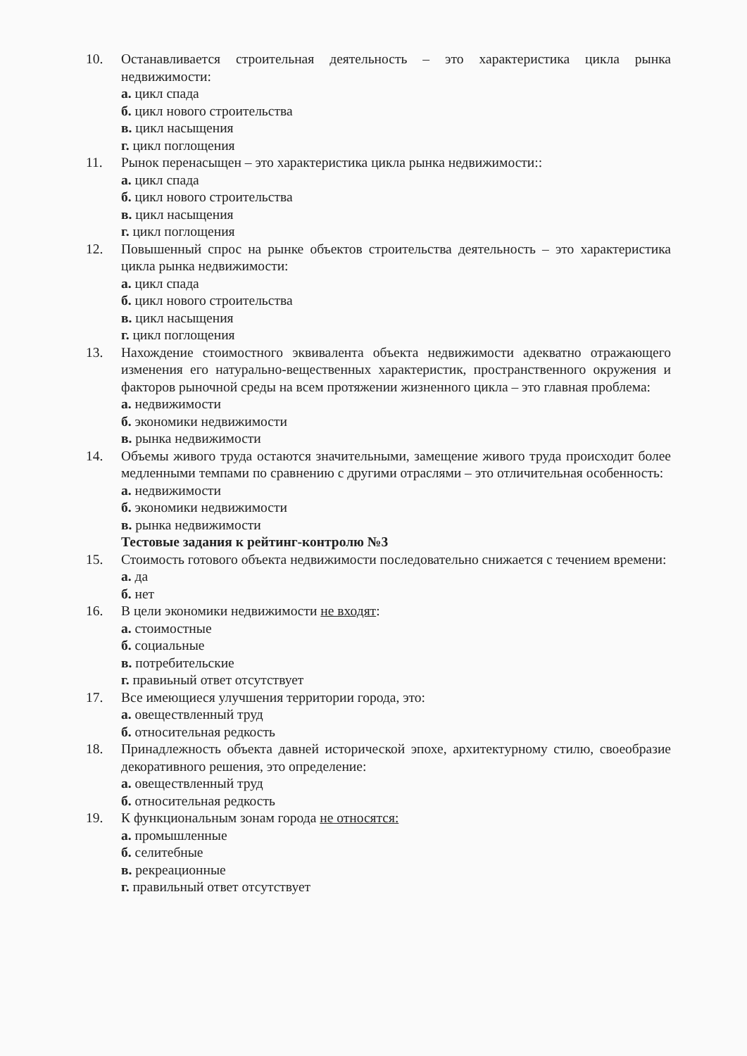10. Останавливается строительная деятельность – это характеристика цикла рынка недвижимости:
а. цикл спада
б. цикл нового строительства
в. цикл насыщения
г. цикл поглощения
11. Рынок перенасыщен – это характеристика цикла рынка недвижимости::
а. цикл спада
б. цикл нового строительства
в. цикл насыщения
г. цикл поглощения
12. Повышенный спрос на рынке объектов строительства деятельность – это характеристика цикла рынка недвижимости:
а. цикл спада
б. цикл нового строительства
в. цикл насыщения
г. цикл поглощения
13. Нахождение стоимостного эквивалента объекта недвижимости адекватно отражающего изменения его натурально-вещественных характеристик, пространственного окружения и факторов рыночной среды на всем протяжении жизненного цикла – это главная проблема:
а. недвижимости
б. экономики недвижимости
в. рынка недвижимости
14. Объемы живого труда остаются значительными, замещение живого труда происходит более медленными темпами по сравнению с другими отраслями – это отличительная особенность:
а. недвижимости
б. экономики недвижимости
в. рынка недвижимости
Тестовые задания к рейтинг-контролю №3
15. Стоимость готового объекта недвижимости последовательно снижается с течением времени:
а. да
б. нет
16. В цели экономики недвижимости не входят:
а. стоимостные
б. социальные
в. потребительские
г. правиьный ответ отсутствует
17. Все имеющиеся улучшения территории города, это:
а. овеществленный труд
б. относительная редкость
18. Принадлежность объекта давней исторической эпохе, архитектурному стилю, своеобразие декоративного решения, это определение:
а. овеществленный труд
б. относительная редкость
19. К функциональным зонам города не относятся:
а. промышленные
б. селитебные
в. рекреационные
г. правильный ответ отсутствует